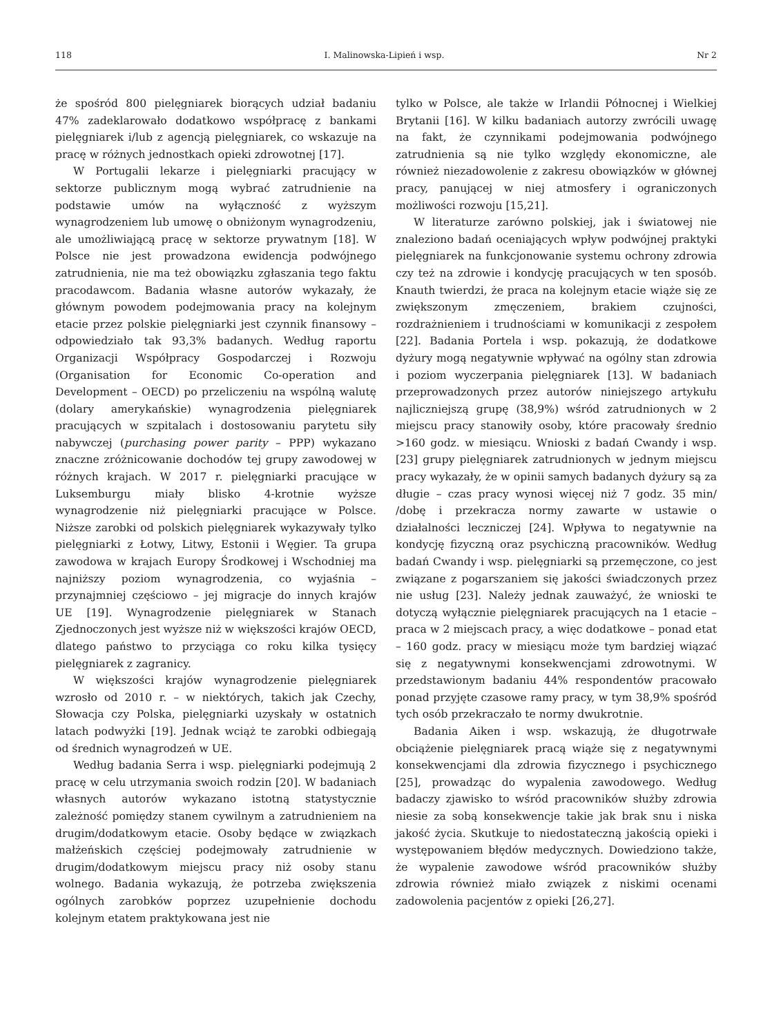118 I. Malinowska-Lipień i wsp. Nr 2
że spośród 800 pielęgniarek biorących udział badaniu 47% zadeklarowało dodatkowo współpracę z bankami pielęgniarek i/lub z agencją pielęgniarek, co wskazuje na pracę w różnych jednostkach opieki zdrowotnej [17].
W Portugalii lekarze i pielęgniarki pracujący w sektorze publicznym mogą wybrać zatrudnienie na podstawie umów na wyłączność z wyższym wynagrodzeniem lub umowę o obniżonym wynagrodzeniu, ale umożliwiającą pracę w sektorze prywatnym [18]. W Polsce nie jest prowadzona ewidencja podwójnego zatrudnienia, nie ma też obowiązku zgłaszania tego faktu pracodawcom. Badania własne autorów wykazały, że głównym powodem podejmowania pracy na kolejnym etacie przez polskie pielęgniarki jest czynnik finansowy – odpowiedziało tak 93,3% badanych. Według raportu Organizacji Współpracy Gospodarczej i Rozwoju (Organisation for Economic Co-operation and Development – OECD) po przeliczeniu na wspólną walutę (dolary amerykańskie) wynagrodzenia pielęgniarek pracujących w szpitalach i dostosowaniu parytetu siły nabywczej (purchasing power parity – PPP) wykazano znaczne zróżnicowanie dochodów tej grupy zawodowej w różnych krajach. W 2017 r. pielęgniarki pracujące w Luksemburgu miały blisko 4-krotnie wyższe wynagrodzenie niż pielęgniarki pracujące w Polsce. Niższe zarobki od polskich pielęgniarek wykazywały tylko pielęgniarki z Łotwy, Litwy, Estonii i Węgier. Ta grupa zawodowa w krajach Europy Środkowej i Wschodniej ma najniższy poziom wynagrodzenia, co wyjaśnia – przynajmniej częściowo – jej migracje do innych krajów UE [19]. Wynagrodzenie pielęgniarek w Stanach Zjednoczonych jest wyższe niż w większości krajów OECD, dlatego państwo to przyciąga co roku kilka tysięcy pielęgniarek z zagranicy.
W większości krajów wynagrodzenie pielęgniarek wzrosło od 2010 r. – w niektórych, takich jak Czechy, Słowacja czy Polska, pielęgniarki uzyskały w ostatnich latach podwyżki [19]. Jednak wciąż te zarobki odbiegają od średnich wynagrodzeń w UE.
Według badania Serra i wsp. pielęgniarki podejmują 2 pracę w celu utrzymania swoich rodzin [20]. W badaniach własnych autorów wykazano istotną statystycznie zależność pomiędzy stanem cywilnym a zatrudnieniem na drugim/dodatkowym etacie. Osoby będące w związkach małżeńskich częściej podejmowały zatrudnienie w drugim/dodatkowym miejscu pracy niż osoby stanu wolnego. Badania wykazują, że potrzeba zwiększenia ogólnych zarobków poprzez uzupełnienie dochodu kolejnym etatem praktykowana jest nie
tylko w Polsce, ale także w Irlandii Północnej i Wielkiej Brytanii [16]. W kilku badaniach autorzy zwrócili uwagę na fakt, że czynnikami podejmowania podwójnego zatrudnienia są nie tylko względy ekonomiczne, ale również niezadowolenie z zakresu obowiązków w głównej pracy, panującej w niej atmosfery i ograniczonych możliwości rozwoju [15,21].
W literaturze zarówno polskiej, jak i światowej nie znaleziono badań oceniających wpływ podwójnej praktyki pielęgniarek na funkcjonowanie systemu ochrony zdrowia czy też na zdrowie i kondycję pracujących w ten sposób. Knauth twierdzi, że praca na kolejnym etacie wiąże się ze zwiększonym zmęczeniem, brakiem czujności, rozdrażnieniem i trudnościami w komunikacji z zespołem [22]. Badania Portela i wsp. pokazują, że dodatkowe dyżury mogą negatywnie wpływać na ogólny stan zdrowia i poziom wyczerpania pielęgniarek [13]. W badaniach przeprowadzonych przez autorów niniejszego artykułu najliczniejszą grupę (38,9%) wśród zatrudnionych w 2 miejscu pracy stanowiły osoby, które pracowały średnio >160 godz. w miesiącu. Wnioski z badań Cwandy i wsp. [23] grupy pielęgniarek zatrudnionych w jednym miejscu pracy wykazały, że w opinii samych badanych dyżury są za długie – czas pracy wynosi więcej niż 7 godz. 35 min/ /dobę i przekracza normy zawarte w ustawie o działalności leczniczej [24]. Wpływa to negatywnie na kondycję fizyczną oraz psychiczną pracowników. Według badań Cwandy i wsp. pielęgniarki są przemęczone, co jest związane z pogarszaniem się jakości świadczonych przez nie usług [23]. Należy jednak zauważyć, że wnioski te dotyczą wyłącznie pielęgniarek pracujących na 1 etacie – praca w 2 miejscach pracy, a więc dodatkowe – ponad etat – 160 godz. pracy w miesiącu może tym bardziej wiązać się z negatywnymi konsekwencjami zdrowotnymi. W przedstawionym badaniu 44% respondentów pracowało ponad przyjęte czasowe ramy pracy, w tym 38,9% spośród tych osób przekraczało te normy dwukrotnie.
Badania Aiken i wsp. wskazują, że długotrwałe obciążenie pielęgniarek pracą wiąże się z negatywnymi konsekwencjami dla zdrowia fizycznego i psychicznego [25], prowadząc do wypalenia zawodowego. Według badaczy zjawisko to wśród pracowników służby zdrowia niesie za sobą konsekwencje takie jak brak snu i niska jakość życia. Skutkuje to niedostateczną jakością opieki i występowaniem błędów medycznych. Dowiedziono także, że wypalenie zawodowe wśród pracowników służby zdrowia również miało związek z niskimi ocenami zadowolenia pacjentów z opieki [26,27].